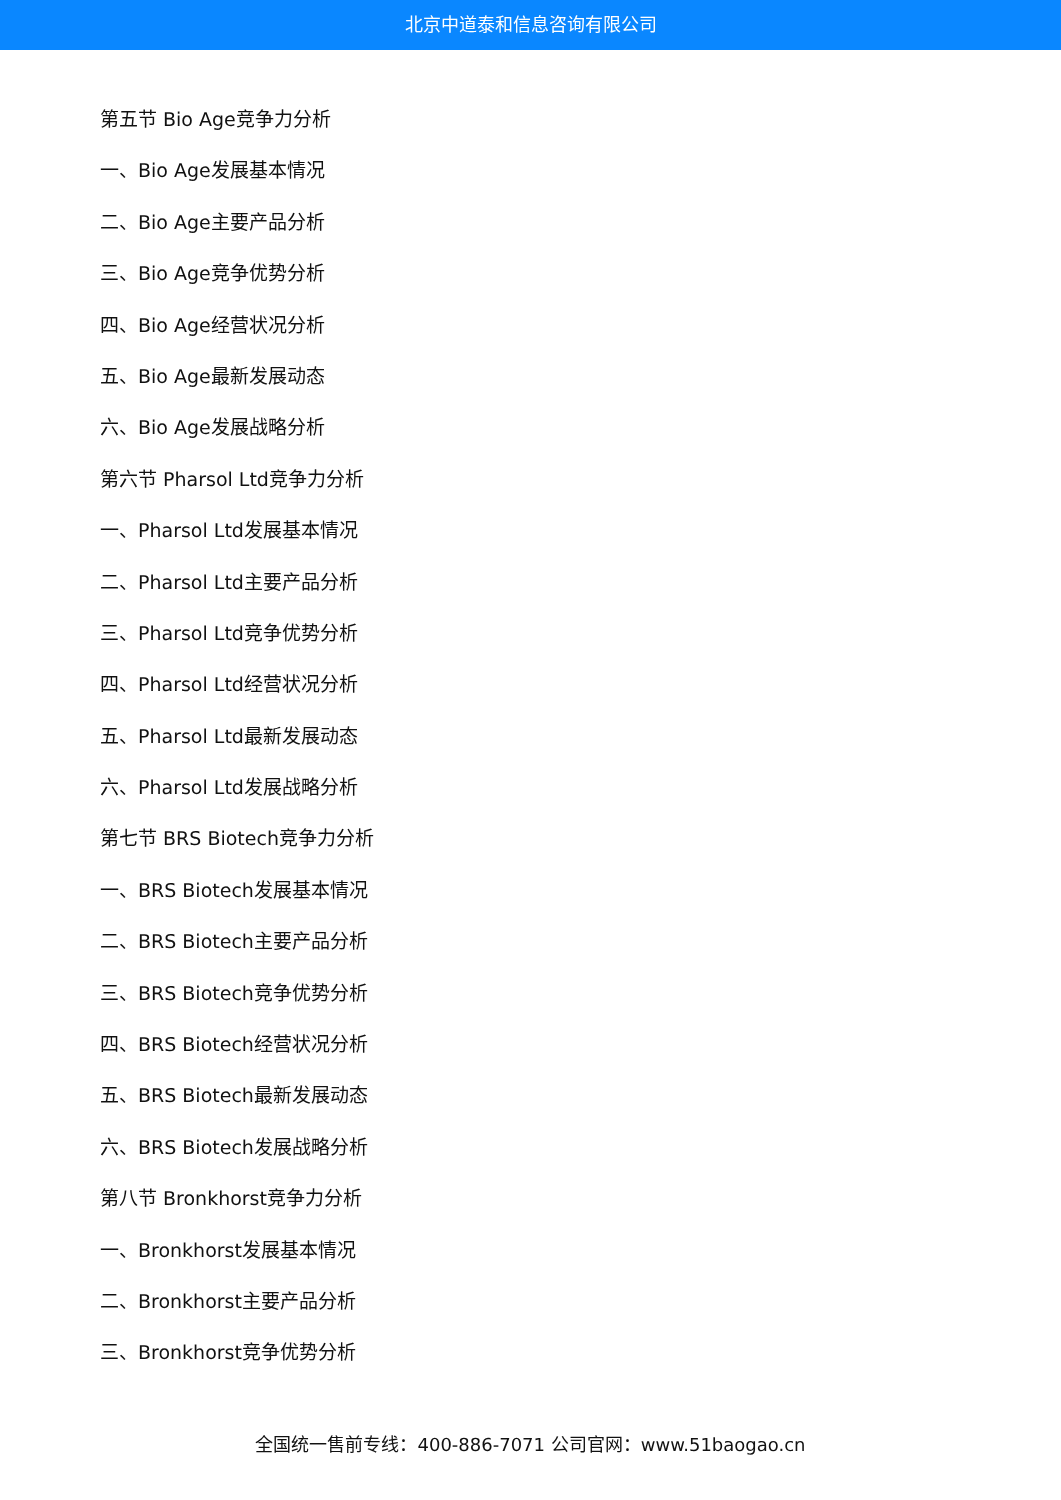北京中道泰和信息咨询有限公司
第五节 Bio Age竞争力分析
一、Bio Age发展基本情况
二、Bio Age主要产品分析
三、Bio Age竞争优势分析
四、Bio Age经营状况分析
五、Bio Age最新发展动态
六、Bio Age发展战略分析
第六节 Pharsol Ltd竞争力分析
一、Pharsol Ltd发展基本情况
二、Pharsol Ltd主要产品分析
三、Pharsol Ltd竞争优势分析
四、Pharsol Ltd经营状况分析
五、Pharsol Ltd最新发展动态
六、Pharsol Ltd发展战略分析
第七节 BRS Biotech竞争力分析
一、BRS Biotech发展基本情况
二、BRS Biotech主要产品分析
三、BRS Biotech竞争优势分析
四、BRS Biotech经营状况分析
五、BRS Biotech最新发展动态
六、BRS Biotech发展战略分析
第八节 Bronkhorst竞争力分析
一、Bronkhorst发展基本情况
二、Bronkhorst主要产品分析
三、Bronkhorst竞争优势分析
全国统一售前专线：400-886-7071 公司官网：www.51baogao.cn